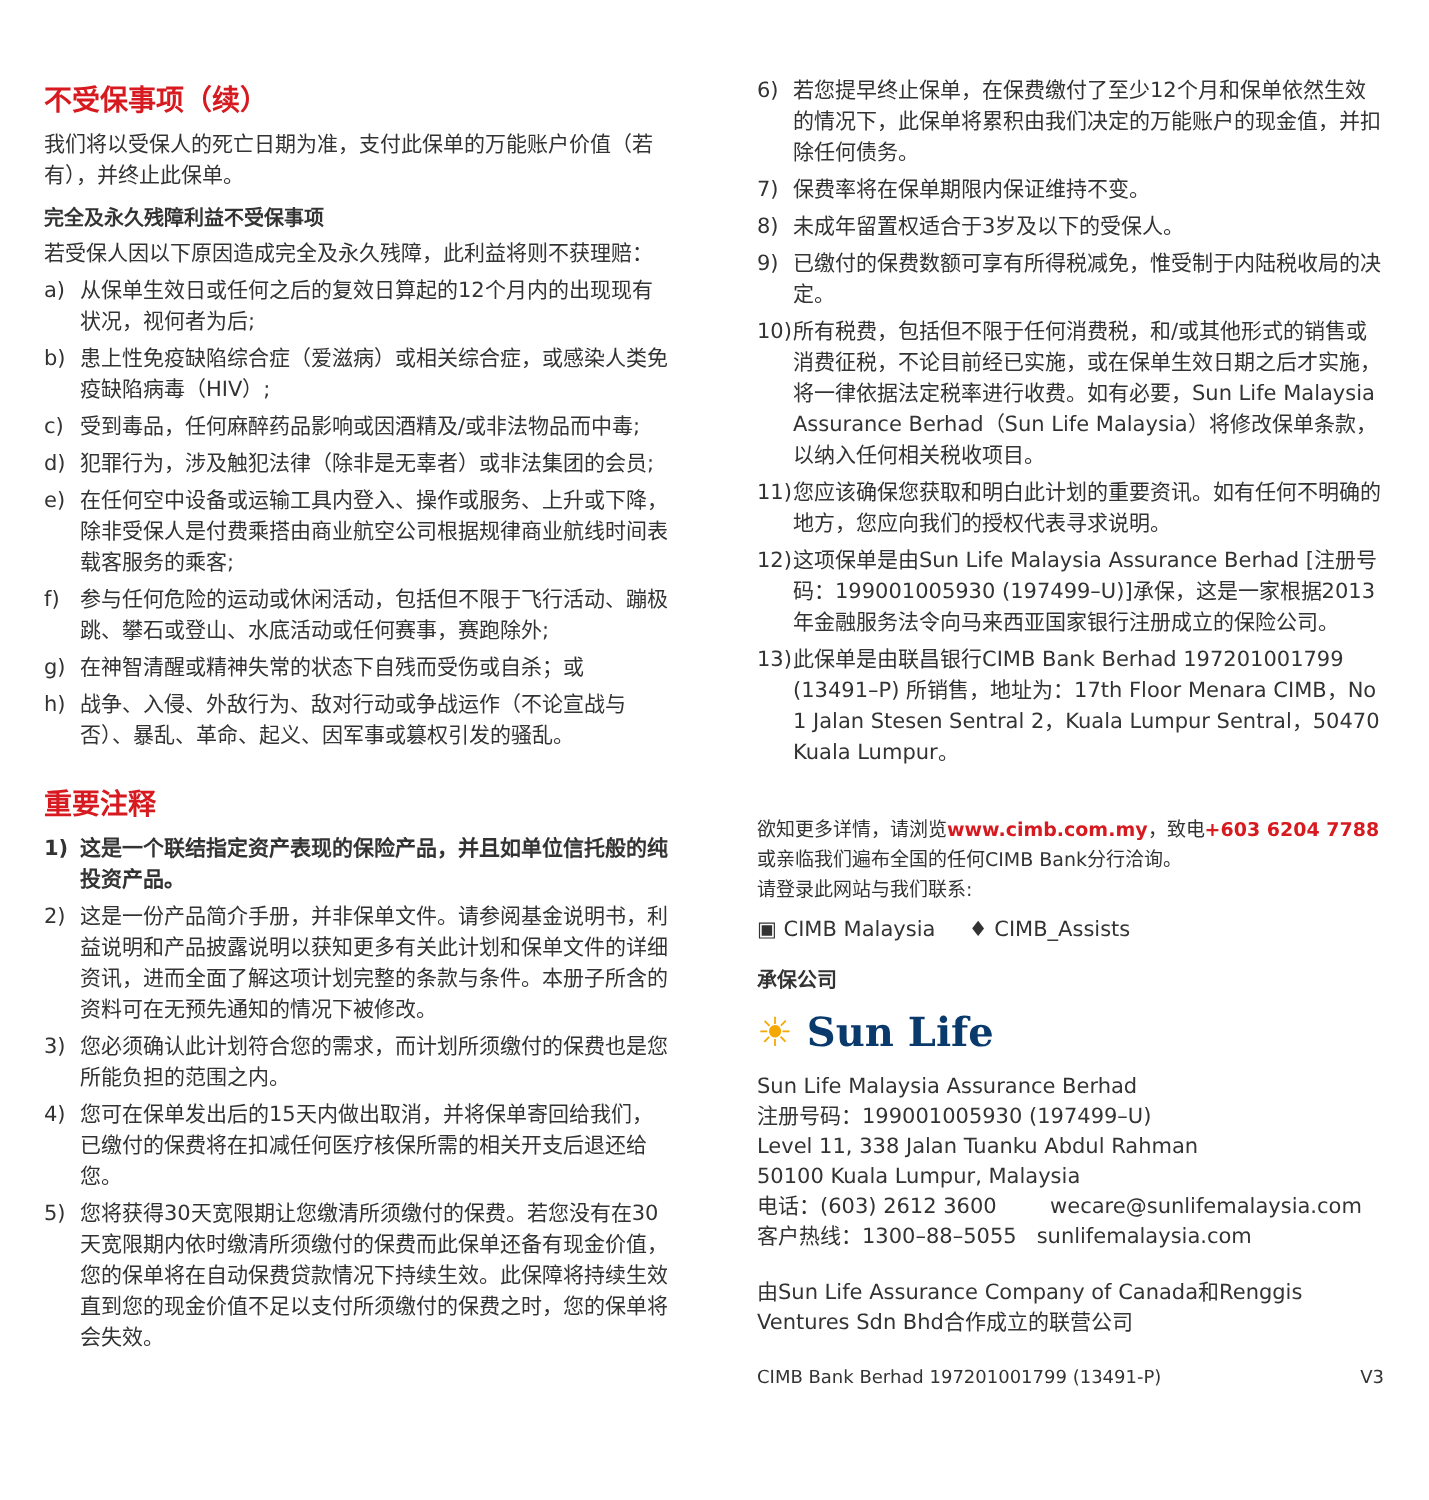不受保事项（续）
我们将以受保人的死亡日期为准，支付此保单的万能账户价值（若有），并终止此保单。
完全及永久残障利益不受保事项
若受保人因以下原因造成完全及永久残障，此利益将则不获理赔：
a) 从保单生效日或任何之后的复效日算起的12个月内的出现现有状况，视何者为后;
b) 患上性免疫缺陷综合症（爱滋病）或相关综合症，或感染人类免疫缺陷病毒（HIV）;
c) 受到毒品，任何麻醉药品影响或因酒精及/或非法物品而中毒;
d) 犯罪行为，涉及触犯法律（除非是无辜者）或非法集团的会员;
e) 在任何空中设备或运输工具内登入、操作或服务、上升或下降，除非受保人是付费乘搭由商业航空公司根据规律商业航线时间表载客服务的乘客;
f) 参与任何危险的运动或休闲活动，包括但不限于飞行活动、蹦极跳、攀石或登山、水底活动或任何赛事，赛跑除外;
g) 在神智清醒或精神失常的状态下自残而受伤或自杀；或
h) 战争、入侵、外敌行为、敌对行动或争战运作（不论宣战与否）、暴乱、革命、起义、因军事或篡权引发的骚乱。
重要注释
1) 这是一个联结指定资产表现的保险产品，并且如单位信托般的纯投资产品。
2) 这是一份产品简介手册，并非保单文件。请参阅基金说明书，利益说明和产品披露说明以获知更多有关此计划和保单文件的详细资讯，进而全面了解这项计划完整的条款与条件。本册子所含的资料可在无预先通知的情况下被修改。
3) 您必须确认此计划符合您的需求，而计划所须缴付的保费也是您所能负担的范围之内。
4) 您可在保单发出后的15天内做出取消，并将保单寄回给我们，已缴付的保费将在扣减任何医疗核保所需的相关开支后退还给您。
5) 您将获得30天宽限期让您缴清所须缴付的保费。若您没有在30天宽限期内依时缴清所须缴付的保费而此保单还备有现金价值，您的保单将在自动保费贷款情况下持续生效。此保障将持续生效直到您的现金价值不足以支付所须缴付的保费之时，您的保单将会失效。
6) 若您提早终止保单，在保费缴付了至少12个月和保单依然生效的情况下，此保单将累积由我们决定的万能账户的现金值，并扣除任何债务。
7) 保费率将在保单期限内保证维持不变。
8) 未成年留置权适合于3岁及以下的受保人。
9) 已缴付的保费数额可享有所得税减免，惟受制于内陆税收局的决定。
10) 所有税费，包括但不限于任何消费税，和/或其他形式的销售或消费征税，不论目前经已实施，或在保单生效日期之后才实施，将一律依据法定税率进行收费。如有必要，Sun Life Malaysia Assurance Berhad（Sun Life Malaysia）将修改保单条款，以纳入任何相关税收项目。
11) 您应该确保您获取和明白此计划的重要资讯。如有任何不明确的地方，您应向我们的授权代表寻求说明。
12) 这项保单是由Sun Life Malaysia Assurance Berhad [注册号码：199001005930 (197499–U)]承保，这是一家根据2013年金融服务法令向马来西亚国家银行注册成立的保险公司。
13) 此保单是由联昌银行CIMB Bank Berhad 197201001799 (13491–P) 所销售，地址为：17th Floor Menara CIMB，No 1 Jalan Stesen Sentral 2，Kuala Lumpur Sentral，50470 Kuala Lumpur。
欲知更多详情，请浏览www.cimb.com.my，致电+603 6204 7788
或亲临我们遍布全国的任何CIMB Bank分行洽询。
请登录此网站与我们联系:
▣ CIMB Malaysia ♦ CIMB_Assists
承保公司
☀ Sun Life
Sun Life Malaysia Assurance Berhad
注册号码：199001005930 (197499–U)
Level 11, 338 Jalan Tuanku Abdul Rahman
50100 Kuala Lumpur, Malaysia
电话：(603) 2612 3600 wecare@sunlifemalaysia.com
客户热线：1300–88–5055 sunlifemalaysia.com
由Sun Life Assurance Company of Canada和Renggis Ventures Sdn Bhd合作成立的联营公司
CIMB Bank Berhad 197201001799 (13491-P) V3